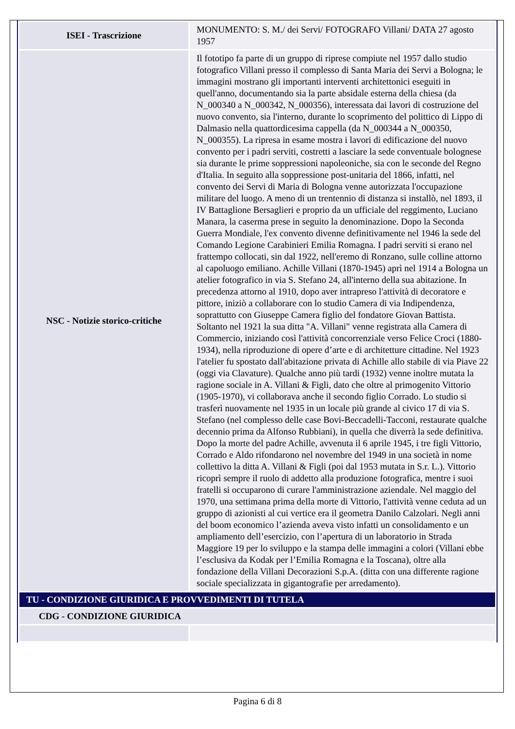| ISEI - Trascrizione | MONUMENTO: S. M./ dei Servi/ FOTOGRAFO Villani/ DATA 27 agosto 1957 |
| NSC - Notizie storico-critiche | Il fototipo fa parte di un gruppo di riprese compiute nel 1957 dallo studio fotografico Villani presso il complesso di Santa Maria dei Servi a Bologna; le immagini mostrano gli importanti interventi architettonici eseguiti in quell'anno, documentando sia la parte absidale esterna della chiesa (da N_000340 a N_000342, N_000356), interessata dai lavori di costruzione del nuovo convento, sia l'interno, durante lo scoprimento del polittico di Lippo di Dalmasio nella quattordicesima cappella (da N_000344 a N_000350, N_000355). La ripresa in esame mostra i lavori di edificazione del nuovo convento per i padri serviti, costretti a lasciare la sede conventuale bolognese sia durante le prime soppressioni napoleoniche, sia con le seconde del Regno d'Italia. In seguito alla soppressione post-unitaria del 1866, infatti, nel convento dei Servi di Maria di Bologna venne autorizzata l'occupazione militare del luogo. A meno di un trentennio di distanza si installò, nel 1893, il IV Battaglione Bersaglieri e proprio da un ufficiale del reggimento, Luciano Manara, la caserma prese in seguito la denominazione. Dopo la Seconda Guerra Mondiale, l'ex convento divenne definitivamente nel 1946 la sede del Comando Legione Carabinieri Emilia Romagna. I padri serviti si erano nel frattempo collocati, sin dal 1922, nell'eremo di Ronzano, sulle colline attorno al capoluogo emiliano. Achille Villani (1870-1945) aprì nel 1914 a Bologna un atelier fotografico in via S. Stefano 24, all'interno della sua abitazione. In precedenza attorno al 1910, dopo aver intrapreso l'attività di decoratore e pittore, iniziò a collaborare con lo studio Camera di via Indipendenza, soprattutto con Giuseppe Camera figlio del fondatore Giovan Battista. Soltanto nel 1921 la sua ditta "A. Villani" venne registrata alla Camera di Commercio, iniziando così l'attività concorrenziale verso Felice Croci (1880-1934), nella riproduzione di opere d’arte e di architetture cittadine. Nel 1923 l'atelier fu spostato dall'abitazione privata di Achille allo stabile di via Piave 22 (oggi via Clavature). Qualche anno più tardi (1932) venne inoltre mutata la ragione sociale in A. Villani & Figli, dato che oltre al primogenito Vittorio (1905-1970), vi collaborava anche il secondo figlio Corrado. Lo studio si trasferì nuovamente nel 1935 in un locale più grande al civico 17 di via S. Stefano (nel complesso delle case Bovi-Beccadelli-Tacconi, restaurate qualche decennio prima da Alfonso Rubbiani), in quella che diverrà la sede definitiva. Dopo la morte del padre Achille, avvenuta il 6 aprile 1945, i tre figli Vittorio, Corrado e Aldo rifondarono nel novembre del 1949 in una società in nome collettivo la ditta A. Villani & Figli (poi dal 1953 mutata in S.r. L.). Vittorio ricoprì sempre il ruolo di addetto alla produzione fotografica, mentre i suoi fratelli si occuparono di curare l'amministrazione aziendale. Nel maggio del 1970, una settimana prima della morte di Vittorio, l'attività venne ceduta ad un gruppo di azionisti al cui vertice era il geometra Danilo Calzolari. Negli anni del boom economico l’azienda aveva visto infatti un consolidamento e un ampliamento dell’esercizio, con l’apertura di un laboratorio in Strada Maggiore 19 per lo sviluppo e la stampa delle immagini a colori (Villani ebbe l’esclusiva da Kodak per l’Emilia Romagna e la Toscana), oltre alla fondazione della Villani Decorazioni S.p.A. (ditta con una differente ragione sociale specializzata in gigantografie per arredamento). |
| TU - CONDIZIONE GIURIDICA E PROVVEDIMENTI DI TUTELA | |
| CDG - CONDIZIONE GIURIDICA | |
Pagina 6 di 8